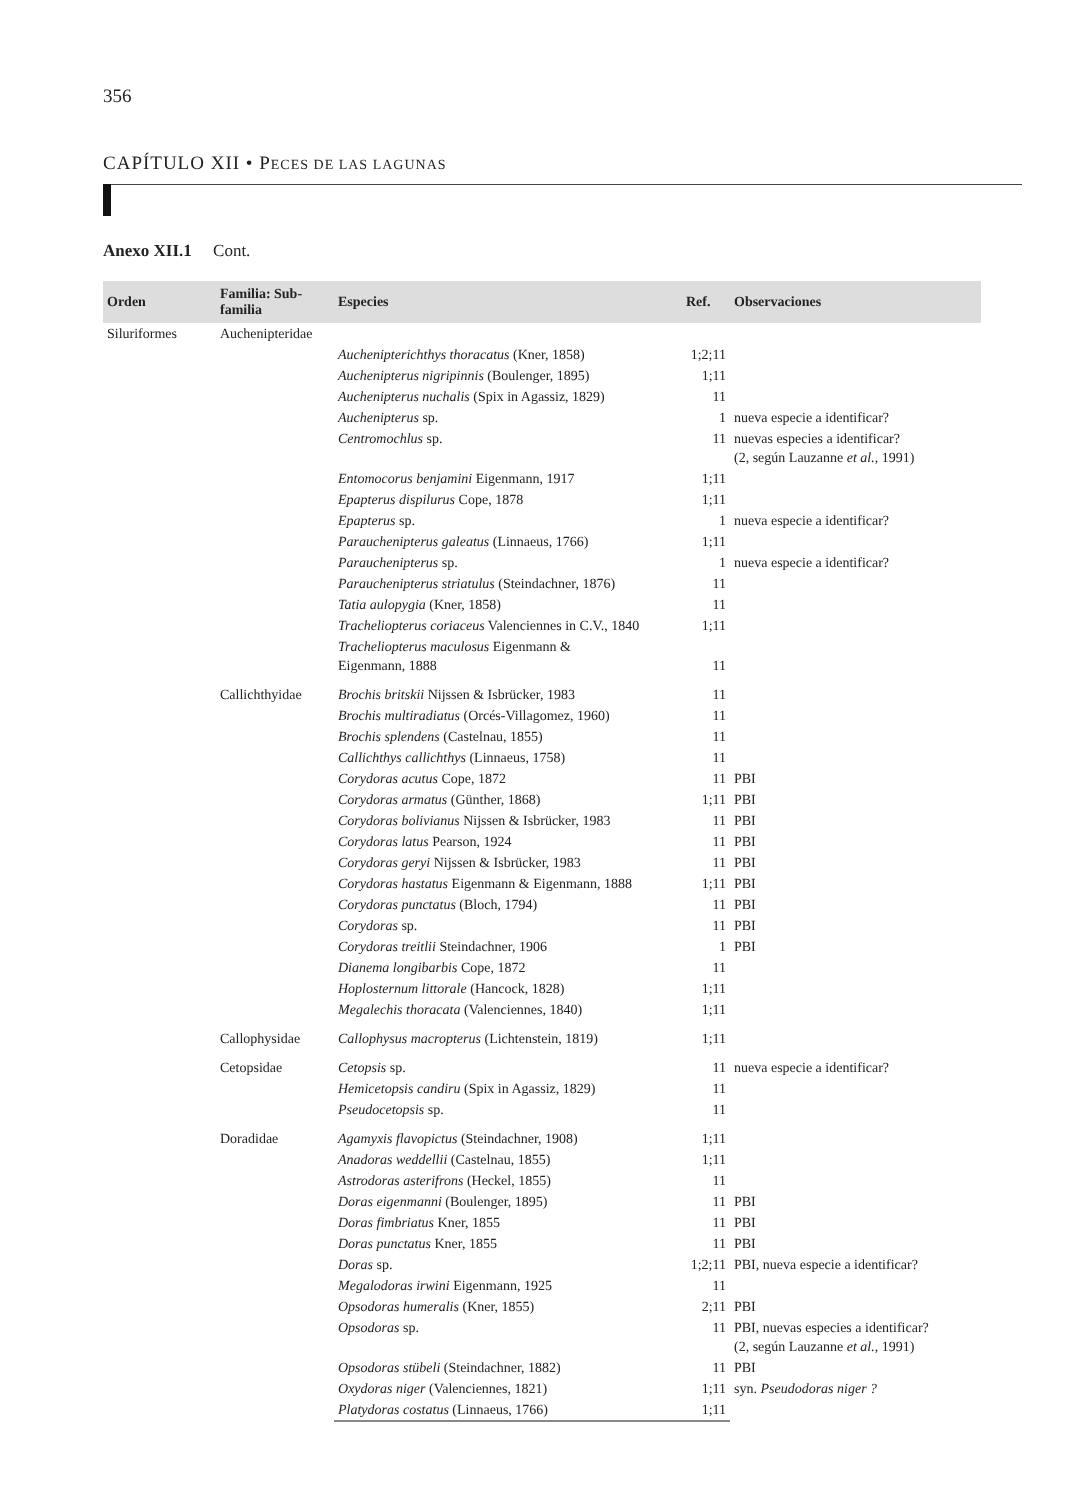356
CAPÍTULO XII • PECES DE LAS LAGUNAS
Anexo XII.1 Cont.
| Orden | Familia: Sub-familia | Especies | Ref. | Observaciones |
| --- | --- | --- | --- | --- |
| Siluriformes | Auchenipteridae | | | |
| | | Auchenipterichthys thoracatus (Kner, 1858) | 1;2;11 | |
| | | Auchenipterus nigripinnis (Boulenger, 1895) | 1;11 | |
| | | Auchenipterus nuchalis (Spix in Agassiz, 1829) | 11 | |
| | | Auchenipterus sp. | 1 | nueva especie a identificar? |
| | | Centromochlus sp. | 11 | nuevas especies a identificar? (2, según Lauzanne et al., 1991) |
| | | Entomocorus benjamini Eigenmann, 1917 | 1;11 | |
| | | Epapterus dispilurus Cope, 1878 | 1;11 | |
| | | Epapterus sp. | 1 | nueva especie a identificar? |
| | | Parauchenipterus galeatus (Linnaeus, 1766) | 1;11 | |
| | | Parauchenipterus sp. | 1 | nueva especie a identificar? |
| | | Parauchenipterus striatulus (Steindachner, 1876) | 11 | |
| | | Tatia aulopygia (Kner, 1858) | 11 | |
| | | Tracheliopterus coriaceus Valenciennes in C.V., 1840 | 1;11 | |
| | | Tracheliopterus maculosus Eigenmann & Eigenmann, 1888 | 11 | |
| | Callichthyidae | Brochis britskii Nijssen & Isbrücker, 1983 | 11 | |
| | | Brochis multiradiatus (Orcés-Villagomez, 1960) | 11 | |
| | | Brochis splendens (Castelnau, 1855) | 11 | |
| | | Callichthys callichthys (Linnaeus, 1758) | 11 | |
| | | Corydoras acutus Cope, 1872 | 11 | PBI |
| | | Corydoras armatus (Günther, 1868) | 1;11 | PBI |
| | | Corydoras bolivianus Nijssen & Isbrücker, 1983 | 11 | PBI |
| | | Corydoras latus Pearson, 1924 | 11 | PBI |
| | | Corydoras geryi Nijssen & Isbrücker, 1983 | 11 | PBI |
| | | Corydoras hastatus Eigenmann & Eigenmann, 1888 | 1;11 | PBI |
| | | Corydoras punctatus (Bloch, 1794) | 11 | PBI |
| | | Corydoras sp. | 11 | PBI |
| | | Corydoras treitlii Steindachner, 1906 | 1 | PBI |
| | | Dianema longibarbis Cope, 1872 | 11 | |
| | | Hoplosternum littorale (Hancock, 1828) | 1;11 | |
| | | Megalechis thoracata (Valenciennes, 1840) | 1;11 | |
| | Callophysidae | Callophysus macropterus (Lichtenstein, 1819) | 1;11 | |
| | Cetopsidae | Cetopsis sp. | 11 | nueva especie a identificar? |
| | | Hemicetopsis candiru (Spix in Agassiz, 1829) | 11 | |
| | | Pseudocetopsis sp. | 11 | |
| | Doradidae | Agamyxis flavopictus (Steindachner, 1908) | 1;11 | |
| | | Anadoras weddellii (Castelnau, 1855) | 1;11 | |
| | | Astrodoras asterifrons (Heckel, 1855) | 11 | |
| | | Doras eigenmanni (Boulenger, 1895) | 11 | PBI |
| | | Doras fimbriatus Kner, 1855 | 11 | PBI |
| | | Doras punctatus Kner, 1855 | 11 | PBI |
| | | Doras sp. | 1;2;11 | PBI, nueva especie a identificar? |
| | | Megalodoras irwini Eigenmann, 1925 | 11 | |
| | | Opsodoras humeralis (Kner, 1855) | 2;11 | PBI |
| | | Opsodoras sp. | 11 | PBI, nuevas especies a identificar? (2, según Lauzanne et al., 1991) |
| | | Opsodoras stübeli (Steindachner, 1882) | 11 | PBI |
| | | Oxydoras niger (Valenciennes, 1821) | 1;11 | syn. Pseudodoras niger ? |
| | | Platydoras costatus (Linnaeus, 1766) | 1;11 | |